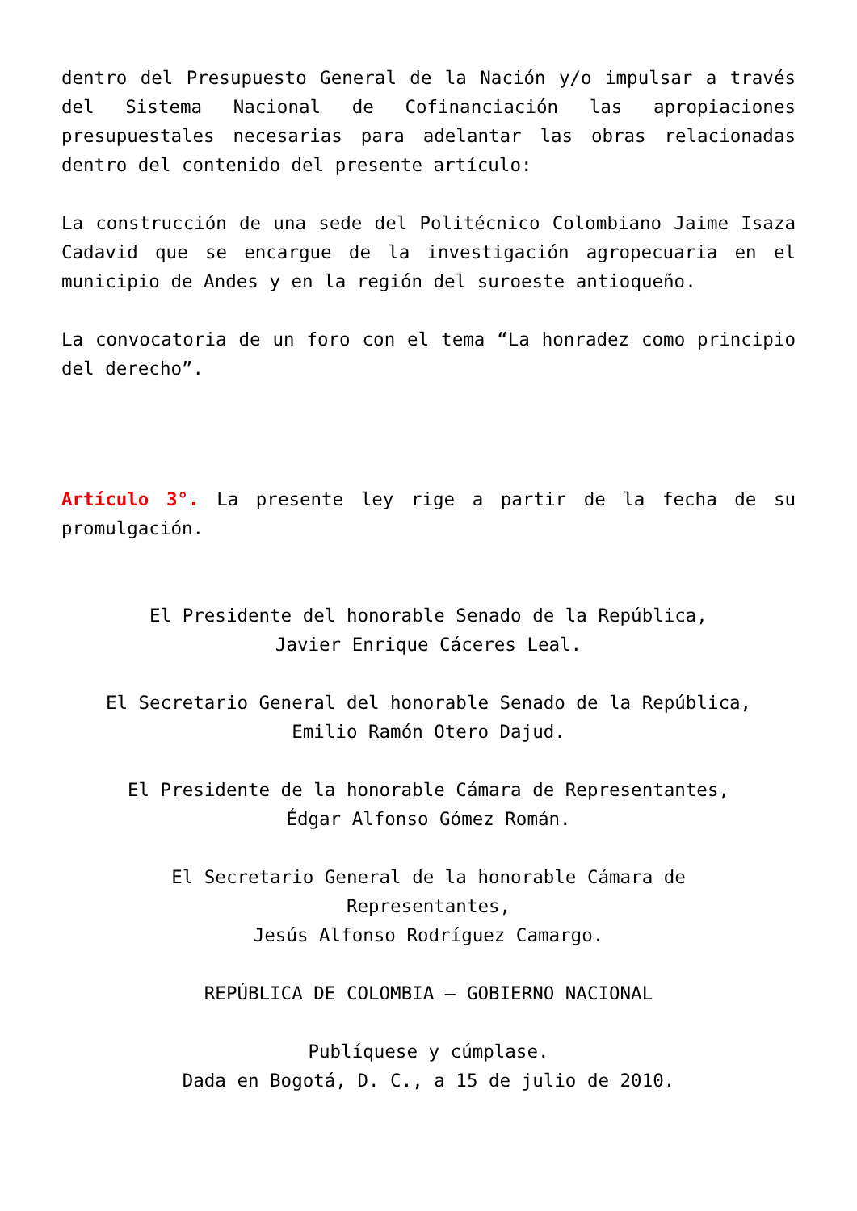dentro del Presupuesto General de la Nación y/o impulsar a través del Sistema Nacional de Cofinanciación las apropiaciones presupuestales necesarias para adelantar las obras relacionadas dentro del contenido del presente artículo:
La construcción de una sede del Politécnico Colombiano Jaime Isaza Cadavid que se encargue de la investigación agropecuaria en el municipio de Andes y en la región del suroeste antioqueño.
La convocatoria de un foro con el tema “La honradez como principio del derecho”.
Artículo 3°. La presente ley rige a partir de la fecha de su promulgación.
El Presidente del honorable Senado de la República,
Javier Enrique Cáceres Leal.
El Secretario General del honorable Senado de la República,
Emilio Ramón Otero Dajud.
El Presidente de la honorable Cámara de Representantes,
Édgar Alfonso Gómez Román.
El Secretario General de la honorable Cámara de
Representantes,
Jesús Alfonso Rodríguez Camargo.
REPÚBLICA DE COLOMBIA – GOBIERNO NACIONAL
Publíquese y cúmplase.
Dada en Bogotá, D. C., a 15 de julio de 2010.